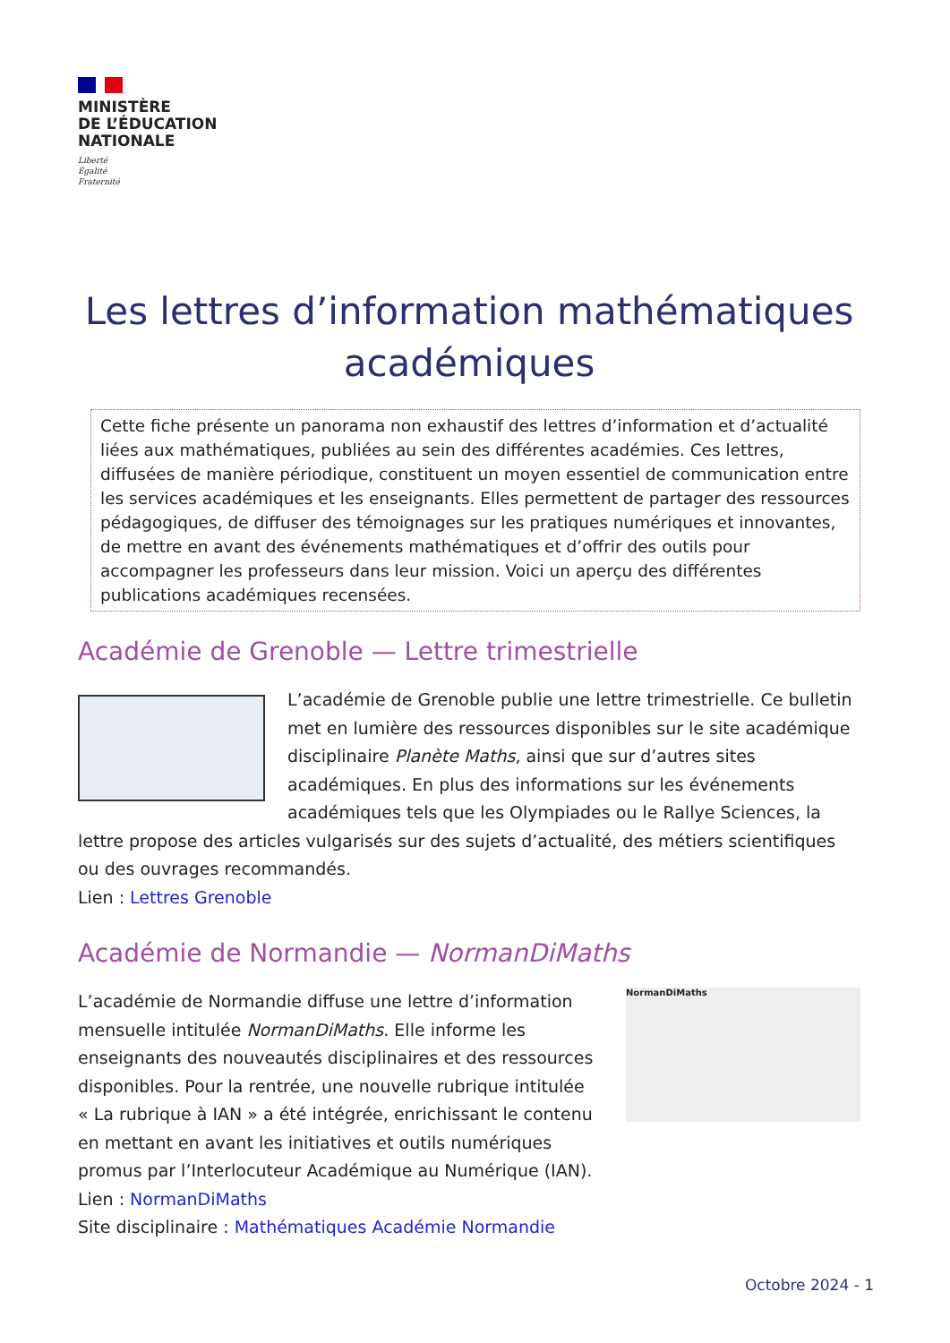MINISTÈRE
DE L’ÉDUCATION
NATIONALE
Liberté
Égalité
Fraternité
Les lettres d’information mathématiques académiques
Cette fiche présente un panorama non exhaustif des lettres d’information et d’actualité liées aux mathématiques, publiées au sein des différentes académies. Ces lettres, diffusées de manière périodique, constituent un moyen essentiel de communication entre les services académiques et les enseignants. Elles permettent de partager des ressources pédagogiques, de diffuser des témoignages sur les pratiques numériques et innovantes, de mettre en avant des événements mathématiques et d’offrir des outils pour accompagner les professeurs dans leur mission. Voici un aperçu des différentes publications académiques recensées.
Académie de Grenoble — Lettre trimestrielle
L’académie de Grenoble publie une lettre trimestrielle. Ce bulletin met en lumière des ressources disponibles sur le site académique disciplinaire Planète Maths, ainsi que sur d’autres sites académiques. En plus des informations sur les événements académiques tels que les Olympiades ou le Rallye Sciences, la lettre propose des articles vulgarisés sur des sujets d’actualité, des métiers scientifiques ou des ouvrages recommandés.
Lien : Lettres Grenoble
Académie de Normandie — NormanDiMaths
NormanDiMaths
L’académie de Normandie diffuse une lettre d’information mensuelle intitulée NormanDiMaths. Elle informe les enseignants des nouveautés disciplinaires et des ressources disponibles. Pour la rentrée, une nouvelle rubrique intitulée « La rubrique à IAN » a été intégrée, enrichissant le contenu en mettant en avant les initiatives et outils numériques promus par l’Interlocuteur Académique au Numérique (IAN).
Lien : NormanDiMaths
Site disciplinaire : Mathématiques Académie Normandie
Octobre 2024 - 1